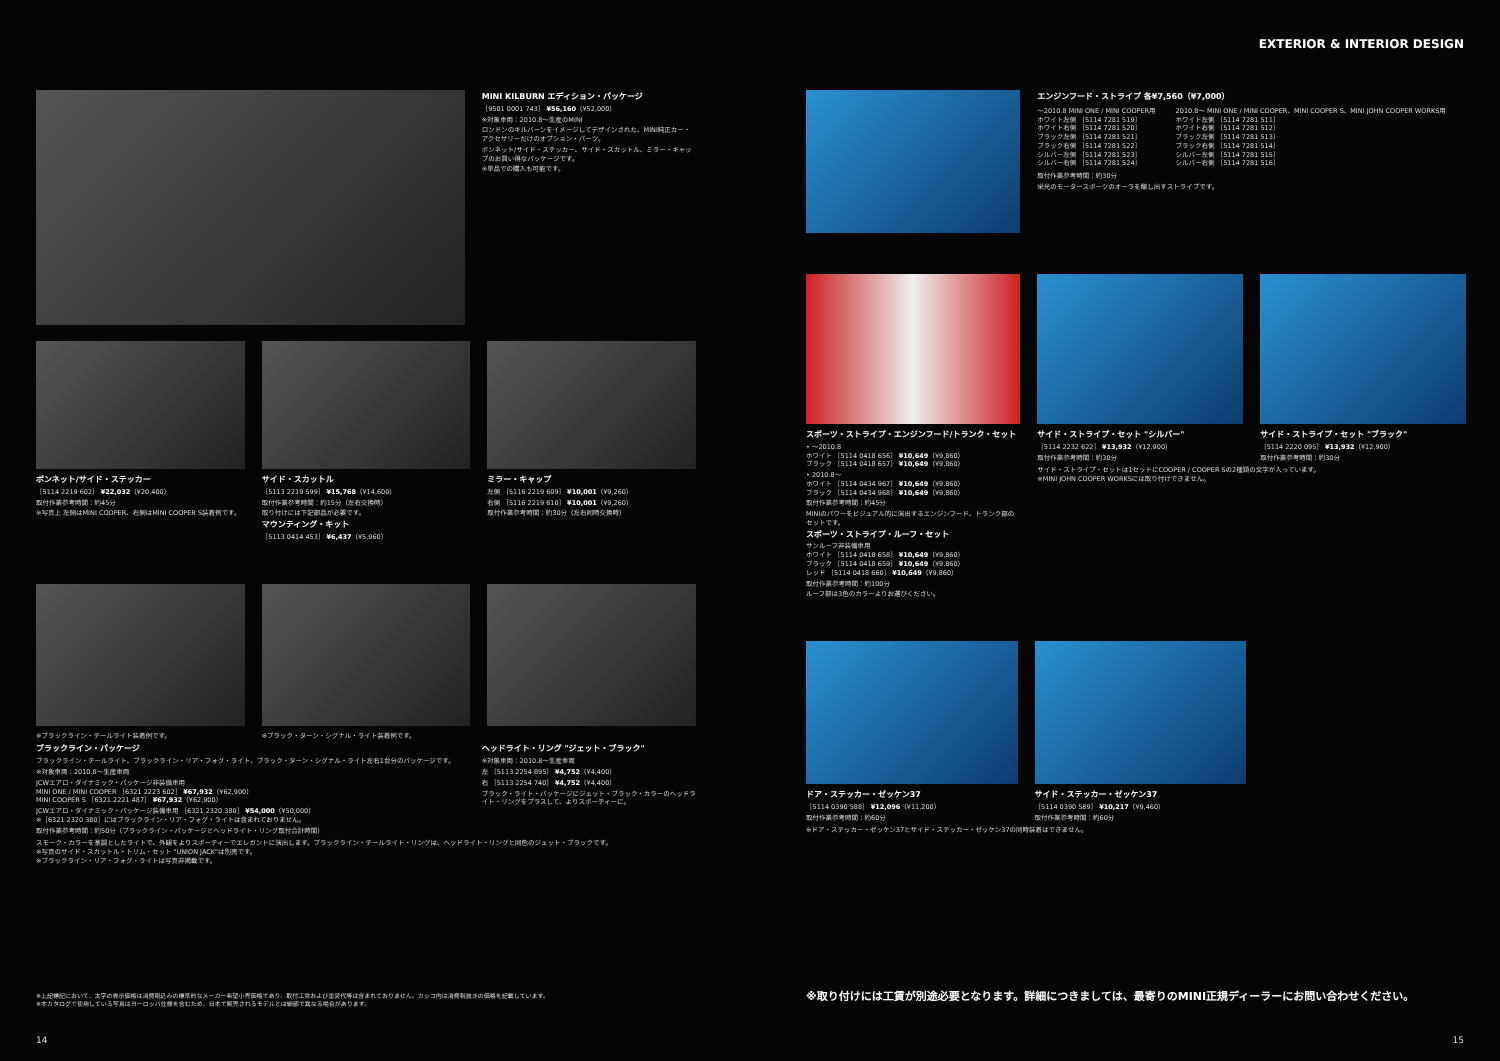EXTERIOR & INTERIOR DESIGN
MINI KILBURN エディション・パッケージ
［9501 0001 743］ ¥56,160（¥52,000）
※対象車両：2010.8～生産のMINI
ロンドンのキルバーンをイメージしてデザインされた、MINI純正カー・アクセサリーだけのオプション・パーツ。
ボンネット/サイド・ステッカー、サイド・スカットル、ミラー・キャップのお買い得なパッケージです。
※単品での購入も可能です。
ボンネット/サイド・ステッカー
［5114 2219 602］ ¥22,032（¥20,400）
取付作業参考時間：約45分
※写真上 左側はMINI COOPER、右側はMINI COOPER S装着例です。
サイド・スカットル
［5113 2219 599］ ¥15,768（¥14,600）
取付作業参考時間：約15分（左右交換時）
取り付けには下記部品が必要です。
マウンティング・キット
［5113 0414 453］ ¥6,437（¥5,960）
ミラー・キャップ
左側 ［5116 2219 609］ ¥10,001（¥9,260）
右側 ［5116 2219 610］ ¥10,001（¥9,260）
取付作業参考時間：約30分（左右同時交換時）
※ブラックライン・テールライト装着例です。
※ブラック・ターン・シグナル・ライト装着例です。
ブラックライン・パッケージ
ブラックライン・テールライト、ブラックライン・リア・フォグ・ライト、ブラック・ターン・シグナル・ライト左右1台分のパッケージです。
※対象車両：2010.8～生産車両
JCWエアロ・ダイナミック・パッケージ非装備車用
MINI ONE / MINI COOPER ［6321 2223 602］ ¥67,932（¥62,900）
MINI COOPER S ［6321 2221 487］ ¥67,932（¥62,900）
JCWエアロ・ダイナミック・パッケージ装備車用 ［6321 2320 380］ ¥54,000（¥50,000）
※［6321 2320 380］にはブラックライン・リア・フォグ・ライトは含まれておりません。
取付作業参考時間：約50分（ブラックライン・パッケージとヘッドライト・リング取付合計時間）
ヘッドライト・リング "ジェット・ブラック"
※対象車両：2010.8～生産車両
左 ［5113 2254 895］ ¥4,752（¥4,400）
右 ［5113 2254 740］ ¥4,752（¥4,400）
ブラック・ライト・パッケージにジェット・ブラック・カラーのヘッドライト・リングをプラスして、よりスポーティーに。
スモーク・カラーを基調としたライトで、外観をよりスポーティーでエレガントに演出します。ブラックライン・テールライト・リングは、ヘッドライト・リングと同色のジェット・ブラックです。
※写真のサイド・スカットル・トリム・セット "UNION JACK"は別売です。
※ブラックライン・リア・フォグ・ライトは写真非掲載です。
エンジンフード・ストライプ 各¥7,560（¥7,000）
～2010.8 MINI ONE / MINI COOPER用
ホワイト左側 ［5114 7281 519］
ホワイト右側 ［5114 7281 520］
ブラック左側 ［5114 7281 521］
ブラック右側 ［5114 7281 522］
シルバー左側 ［5114 7281 523］
シルバー右側 ［5114 7281 524］
2010.8～ MINI ONE / MINI COOPER、MINI COOPER S、MINI JOHN COOPER WORKS用
ホワイト左側 ［5114 7281 511］
ホワイト右側 ［5114 7281 512］
ブラック左側 ［5114 7281 513］
ブラック右側 ［5114 7281 514］
シルバー左側 ［5114 7281 515］
シルバー右側 ［5114 7281 516］
取付作業参考時間：約30分
栄光のモータースポーツのオーラを醸し出すストライプです。
スポーツ・ストライプ・エンジンフード/トランク・セット
• ～2010.8
ホワイト ［5114 0418 656］ ¥10,649（¥9,860）
ブラック ［5114 0418 657］ ¥10,649（¥9,860）
• 2010.8～
ホワイト ［5114 0434 967］ ¥10,649（¥9,860）
ブラック ［5114 0434 968］ ¥10,649（¥9,860）
取付作業参考時間：約45分
MINIのパワーをビジュアル的に演出するエンジンフード、トランク部のセットです。
スポーツ・ストライプ・ルーフ・セット
サンルーフ非装備車用
ホワイト ［5114 0418 658］ ¥10,649（¥9,860）
ブラック ［5114 0418 659］ ¥10,649（¥9,860）
レッド ［5114 0418 660］ ¥10,649（¥9,860）
取付作業参考時間：約100分
ルーフ部は3色のカラーよりお選びください。
サイド・ストライプ・セット "シルバー"
［5114 2232 622］ ¥13,932（¥12,900）
取付作業参考時間：約30分
サイド・ストライプ・セット "ブラック"
［5114 2220 095］ ¥13,932（¥12,900）
取付作業参考時間：約30分
サイド・ストライプ・セットは1セットにCOOPER / COOPER Sの2種類の文字が入っています。
※MINI JOHN COOPER WORKSには取り付けできません。
ドア・ステッカー・ゼッケン37
［5114 0390 588］ ¥12,096（¥11,200）
取付作業参考時間：約60分
サイド・ステッカー・ゼッケン37
［5114 0390 589］ ¥10,217（¥9,460）
取付作業参考時間：約60分
※ドア・ステッカー・ゼッケン37とサイド・ステッカー・ゼッケン37の同時装着はできません。
※上記標記において、太字の表示価格は消費税込みの標準的なメーカー希望小売価格であり、取付工賃および塗装代等は含まれておりません。カッコ内は消費税抜きの価格を記載しています。
※本カタログで使用している写真はヨーロッパ仕様を含むため、日本で販売されるモデルとは細部で異なる場合があります。
※取り付けには工賃が別途必要となります。詳細につきましては、最寄りのMINI正規ディーラーにお問い合わせください。
14 15